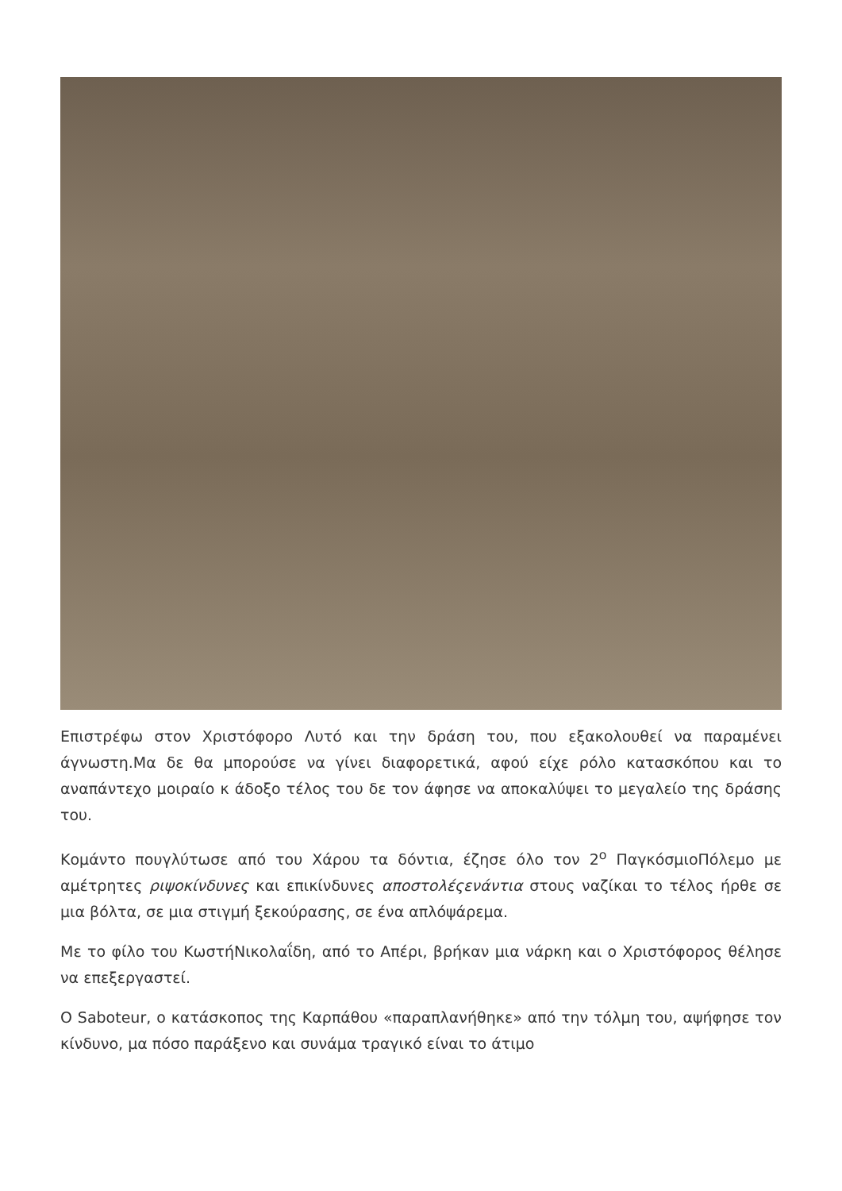Επιστρέφω στον Χριστόφορο Λυτό και την δράση του, που εξακολουθεί να παραμένει άγνωστη.Μα δε θα μπορούσε να γίνει διαφορετικά, αφού είχε ρόλο κατασκόπου και το αναπάντεχο μοιραίο κ άδοξο τέλος του δε τον άφησε να αποκαλύψει το μεγαλείο της δράσης του.
Κομάντο πουγλύτωσε από του Χάρου τα δόντια, έζησε όλο τον 2<sup>ο</sup> ΠαγκόσμιοΠόλεμο με αμέτρητες ριψοκίνδυνες και επικίνδυνες αποστολέςενάντια στους ναζίκαι το τέλος ήρθε σε μια βόλτα, σε μια στιγμή ξεκούρασης, σε ένα απλόψάρεμα.
Με το φίλο του ΚωστήΝικολαΐδη, από το Απέρι, βρήκαν μια νάρκη και ο Χριστόφορος θέλησε να επεξεργαστεί.
Ο Saboteur, ο κατάσκοπος της Καρπάθου «παραπλανήθηκε» από την τόλμη του, αψήφησε τον κίνδυνο, μα πόσο παράξενο και συνάμα τραγικό είναι το άτιμο